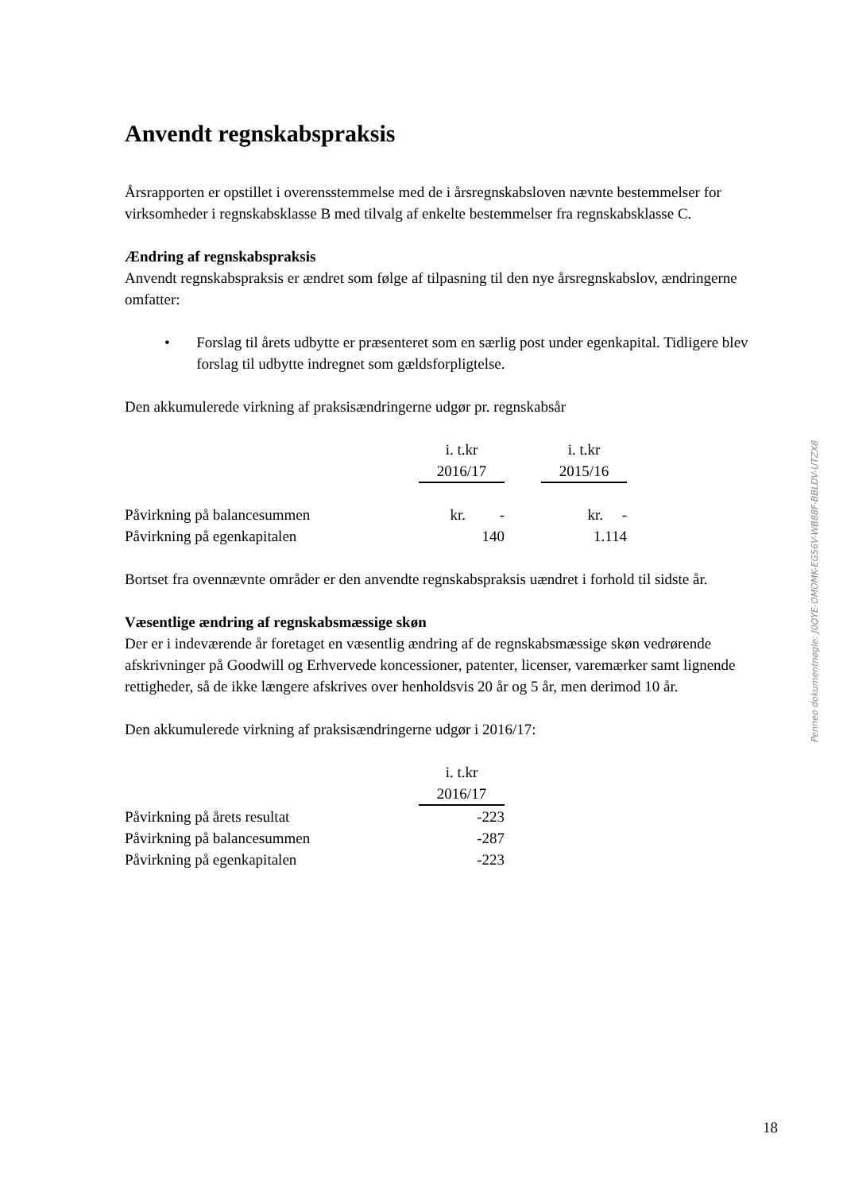Anvendt regnskabspraksis
Årsrapporten er opstillet i overensstemmelse med de i årsregnskabsloven nævnte bestemmelser for virksomheder i regnskabsklasse B med tilvalg af enkelte bestemmelser fra regnskabsklasse C.
Ændring af regnskabspraksis
Anvendt regnskabspraksis er ændret som følge af tilpasning til den nye årsregnskabslov, ændringerne omfatter:
• Forslag til årets udbytte er præsenteret som en særlig post under egenkapital. Tidligere blev forslag til udbytte indregnet som gældsforpligtelse.
Den akkumulerede virkning af praksisændringerne udgør pr. regnskabsår
| | i. t.kr | | i. t.kr |
| --- | --- | --- | --- |
| | 2016/17 | | 2015/16 |
| Påvirkning på balancesummen | kr. - | | kr. - |
| Påvirkning på egenkapitalen | 140 | | 1.114 |
Bortset fra ovennævnte områder er den anvendte regnskabspraksis uændret i forhold til sidste år.
Væsentlige ændring af regnskabsmæssige skøn
Der er i indeværende år foretaget en væsentlig ændring af de regnskabsmæssige skøn vedrørende afskrivninger på Goodwill og Erhvervede koncessioner, patenter, licenser, varemærker samt lignende rettigheder, så de ikke længere afskrives over henholdsvis 20 år og 5 år, men derimod 10 år.
Den akkumulerede virkning af praksisændringerne udgør i 2016/17:
| | i. t.kr |
| --- | --- |
| | 2016/17 |
| Påvirkning på årets resultat | -223 |
| Påvirkning på balancesummen | -287 |
| Påvirkning på egenkapitalen | -223 |
Penneo dokumentnøgle: J0QYE-OMOMK-EGS6V-WB88F-BBLDV-UTZX8
18